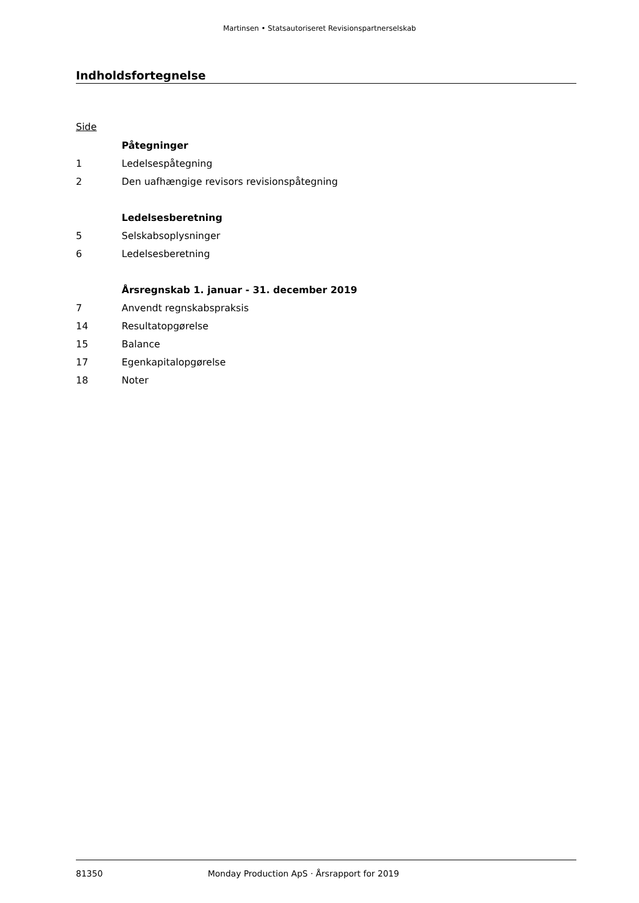Martinsen • Statsautoriseret Revisionspartnerselskab
Indholdsfortegnelse
Side
| | Påtegninger |
| 1 | Ledelsespåtegning |
| 2 | Den uafhængige revisors revisionspåtegning |
| | Ledelsesberetning |
| 5 | Selskabsoplysninger |
| 6 | Ledelsesberetning |
| | Årsregnskab 1. januar - 31. december 2019 |
| 7 | Anvendt regnskabspraksis |
| 14 | Resultatopgørelse |
| 15 | Balance |
| 17 | Egenkapitalopgørelse |
| 18 | Noter |
81350 Monday Production ApS · Årsrapport for 2019